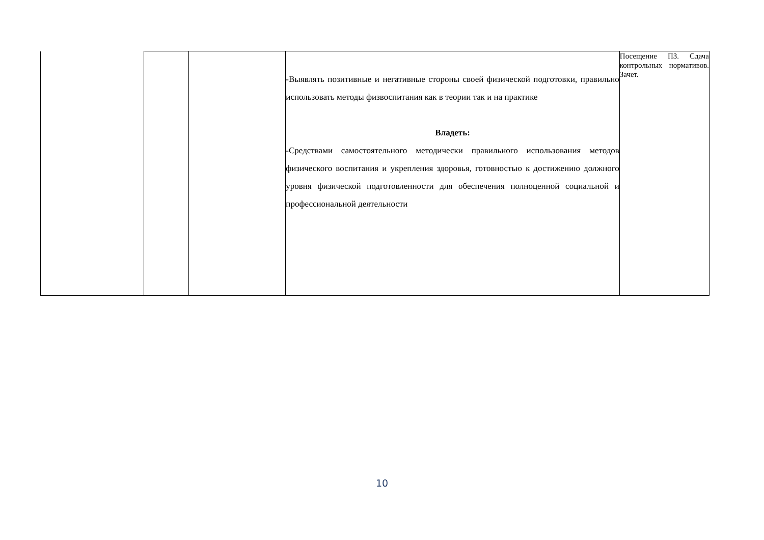| | | | -Выявлять позитивные и негативные стороны своей физической подготовки, правильно использовать методы физвоспитания как в теории так и на практике Владеть: -Средствами самостоятельного методически правильного использования методов физического воспитания и укрепления здоровья, готовностью к достижению должного уровня физической подготовленности для обеспечения полноценной социальной и профессиональной деятельности | Посещение ПЗ. Сдача контрольных нормативов. Зачет. |
10